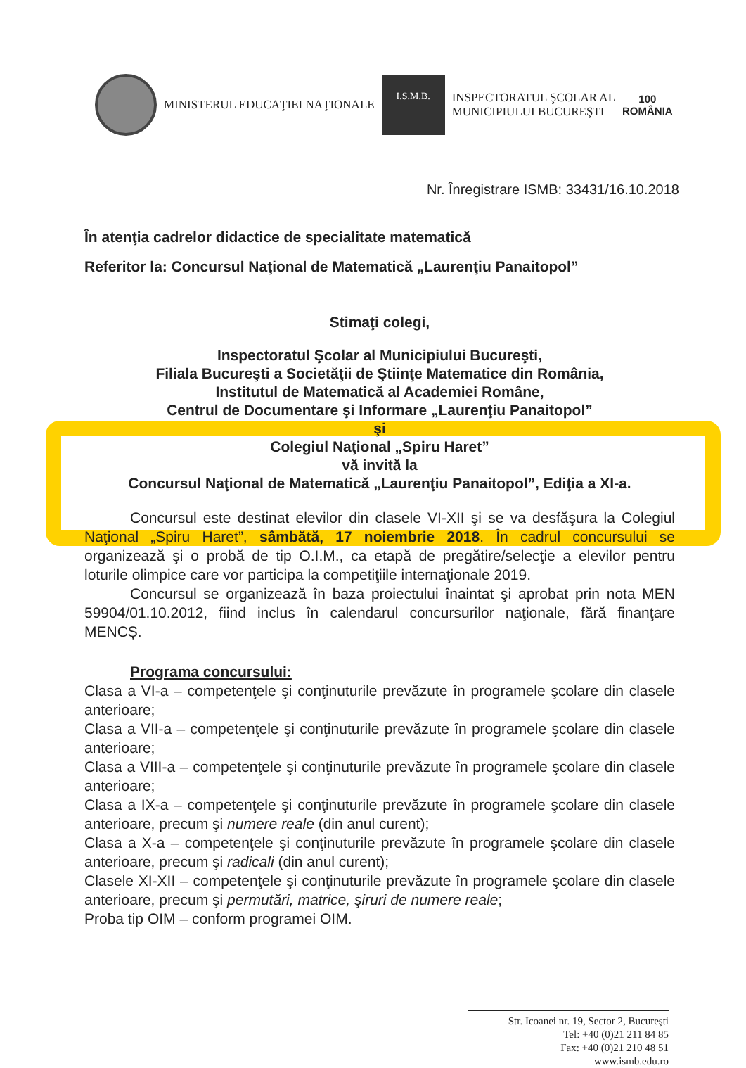MINISTERUL EDUCAŢIEI NAŢIONALE
I.S.M.B.
INSPECTORATUL ŞCOLAR AL
MUNICIPIULUI BUCUREŞTI
100
ROMÂNIA
Nr. Înregistrare ISMB: 33431/16.10.2018
În atenţia cadrelor didactice de specialitate matematică
Referitor la: Concursul Naţional de Matematică „Laurenţiu Panaitopol”
Stimaţi colegi,
Inspectoratul Şcolar al Municipiului Bucureşti,
Filiala Bucureşti a Societăţii de Ştiinţe Matematice din România,
Institutul de Matematică al Academiei Române,
Centrul de Documentare şi Informare „Laurenţiu Panaitopol”
şi
Colegiul Naţional „Spiru Haret”
vă invită la
Concursul Naţional de Matematică „Laurenţiu Panaitopol”, Ediţia a XI-a.
Concursul este destinat elevilor din clasele VI-XII şi se va desfăşura la Colegiul Naţional „Spiru Haret”, sâmbătă, 17 noiembrie 2018. În cadrul concursului se organizează şi o probă de tip O.I.M., ca etapă de pregătire/selecţie a elevilor pentru loturile olimpice care vor participa la competiţiile internaţionale 2019.
Concursul se organizează în baza proiectului înaintat şi aprobat prin nota MEN 59904/01.10.2012, fiind inclus în calendarul concursurilor naţionale, fără finanţare MENCȘ.
Programa concursului:
Clasa a VI-a – competenţele şi conţinuturile prevăzute în programele şcolare din clasele anterioare;
Clasa a VII-a – competenţele şi conţinuturile prevăzute în programele şcolare din clasele anterioare;
Clasa a VIII-a – competenţele şi conţinuturile prevăzute în programele şcolare din clasele anterioare;
Clasa a IX-a – competenţele şi conţinuturile prevăzute în programele şcolare din clasele anterioare, precum şi numere reale (din anul curent);
Clasa a X-a – competenţele şi conţinuturile prevăzute în programele şcolare din clasele anterioare, precum şi radicali (din anul curent);
Clasele XI-XII – competenţele şi conţinuturile prevăzute în programele şcolare din clasele anterioare, precum şi permutări, matrice, şiruri de numere reale;
Proba tip OIM – conform programei OIM.
Str. Icoanei nr. 19, Sector 2, Bucureşti
Tel: +40 (0)21 211 84 85
Fax: +40 (0)21 210 48 51
www.ismb.edu.ro